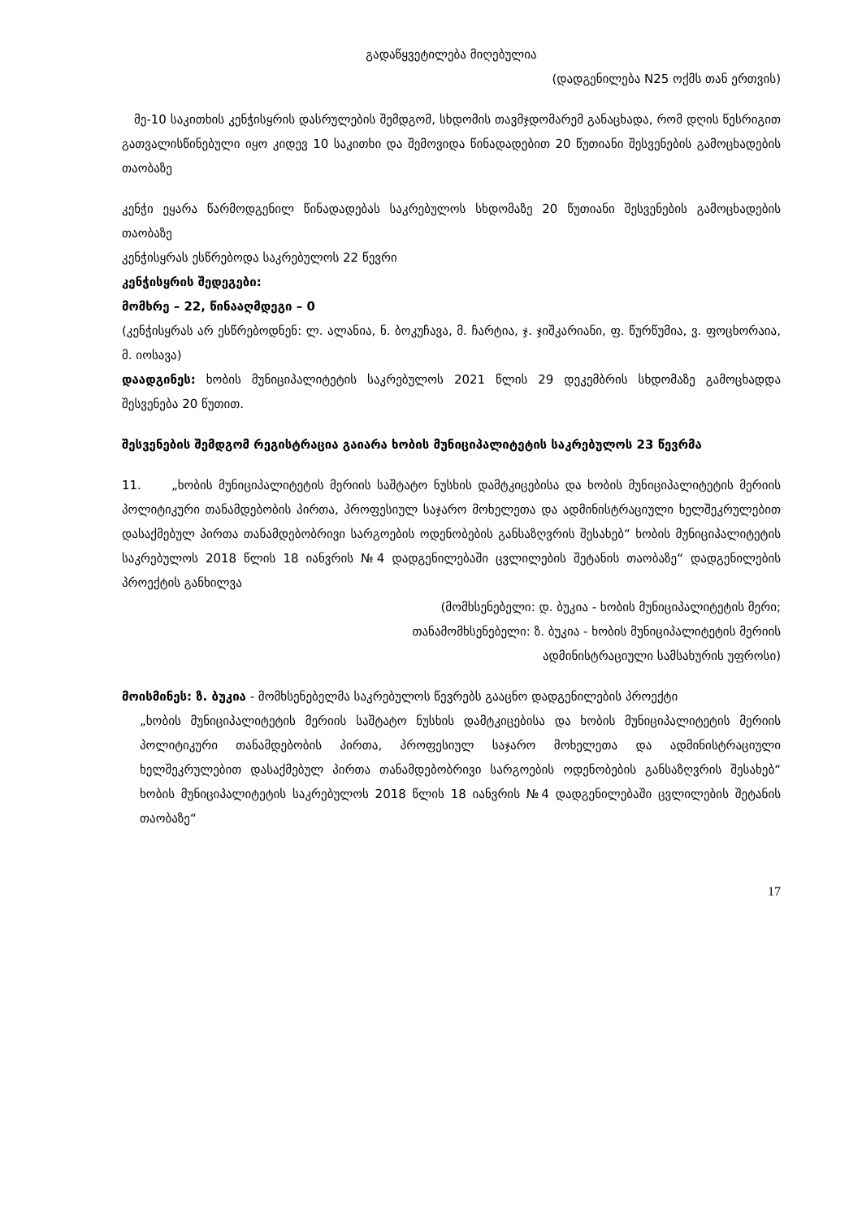გადაწყვეტილება მიღებულია
(დადგენილება N25 ოქმს თან ერთვის)
მე-10 საკითხის კენჭისყრის დასრულების შემდგომ, სხდომის თავმჯდომარემ განაცხადა, რომ დღის წესრიგით გათვალისწინებული იყო კიდევ 10 საკითხი და შემოვიდა წინადადებით 20 წუთიანი შესვენების გამოცხადების თაობაზე
კენჭი ეყარა წარმოდგენილ წინადადებას საკრებულოს სხდომაზე 20 წუთიანი შესვენების გამოცხადების თაობაზე
კენჭისყრას ესწრებოდა საკრებულოს 22 წევრი
კენჭისყრის შედეგები:
მომხრე – 22, წინააღმდეგი – 0
(კენჭისყრას არ ესწრებოდნენ: ლ. ალანია, ნ. ბოკუჩავა, მ. ჩარტია, ჯ. ჯიშკარიანი, ფ. წურწუმია, ვ. ფოცხორაია, მ. იოსავა)
დაადგინეს: ხობის მუნიციპალიტეტის საკრებულოს 2021 წლის 29 დეკემბრის სხდომაზე გამოცხადდა შესვენება 20 წუთით.
შესვენების შემდგომ რეგისტრაცია გაიარა ხობის მუნიციპალიტეტის საკრებულოს 23 წევრმა
11. „ხობის მუნიციპალიტეტის მერიის საშტატო ნუსხის დამტკიცებისა და ხობის მუნიციპალიტეტის მერიის პოლიტიკური თანამდებობის პირთა, პროფესიულ საჯარო მოხელეთა და ადმინისტრაციული ხელშეკრულებით დასაქმებულ პირთა თანამდებობრივი სარგოების ოდენობების განსაზღვრის შესახებ“ ხობის მუნიციპალიტეტის საკრებულოს 2018 წლის 18 იანვრის №4 დადგენილებაში ცვლილების შეტანის თაობაზე“ დადგენილების პროექტის განხილვა
(მომხსენებელი: დ. ბუკია - ხობის მუნიციპალიტეტის მერი;
თანამომხსენებელი: ზ. ბუკია - ხობის მუნიციპალიტეტის მერიის
ადმინისტრაციული სამსახურის უფროსი)
მოისმინეს: ზ. ბუკია - მომხსენებელმა საკრებულოს წევრებს გააცნო დადგენილების პროექტი
„ხობის მუნიციპალიტეტის მერიის საშტატო ნუსხის დამტკიცებისა და ხობის მუნიციპალიტეტის მერიის პოლიტიკური თანამდებობის პირთა, პროფესიულ საჯარო მოხელეთა და ადმინისტრაციული ხელშეკრულებით დასაქმებულ პირთა თანამდებობრივი სარგოების ოდენობების განსაზღვრის შესახებ“ ხობის მუნიციპალიტეტის საკრებულოს 2018 წლის 18 იანვრის №4 დადგენილებაში ცვლილების შეტანის თაობაზე“
17